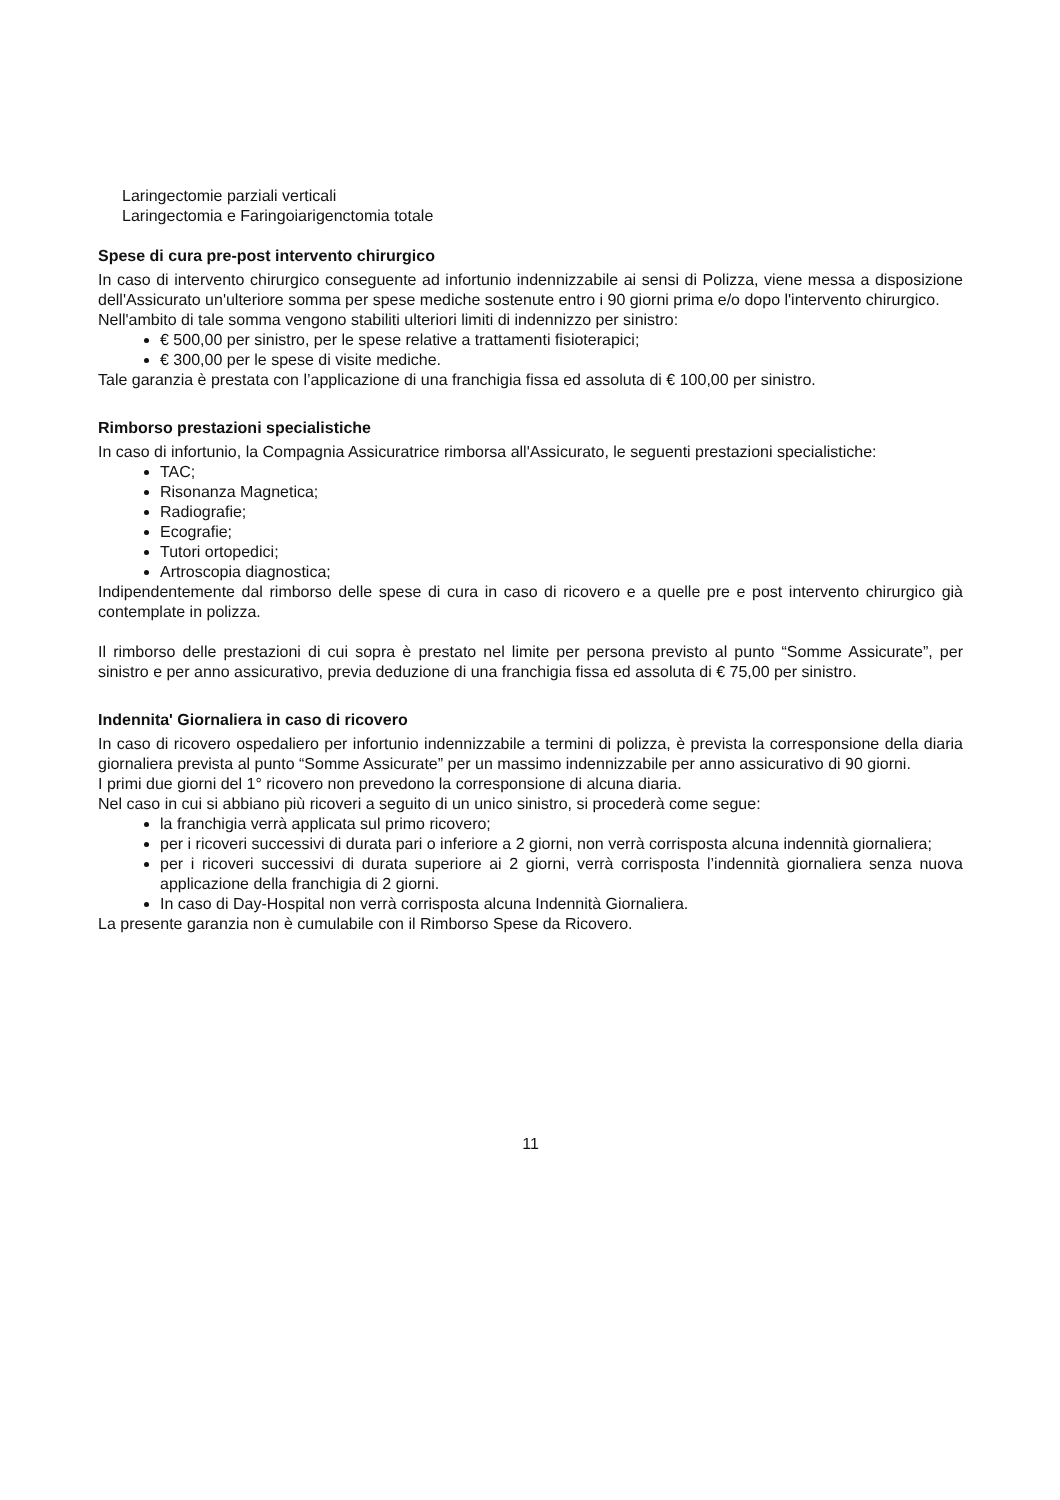Laringectomie parziali verticali
Laringectomia e Faringoiarigenctomia totale
Spese di cura pre-post intervento chirurgico
In caso di intervento chirurgico conseguente ad infortunio indennizzabile ai sensi di Polizza, viene messa a disposizione dell'Assicurato un'ulteriore somma per spese mediche sostenute entro i 90 giorni prima e/o dopo l'intervento chirurgico.
Nell'ambito di tale somma vengono stabiliti ulteriori limiti di indennizzo per sinistro:
€ 500,00 per sinistro, per le spese relative a trattamenti fisioterapici;
€ 300,00 per le spese di visite mediche.
Tale garanzia è prestata con l’applicazione di una franchigia fissa ed assoluta di € 100,00 per sinistro.
Rimborso prestazioni specialistiche
In caso di infortunio, la Compagnia Assicuratrice rimborsa all'Assicurato, le seguenti prestazioni specialistiche:
TAC;
Risonanza Magnetica;
Radiografie;
Ecografie;
Tutori ortopedici;
Artroscopia diagnostica;
Indipendentemente dal rimborso delle spese di cura in caso di ricovero e a quelle pre e post intervento chirurgico già contemplate in polizza.
Il rimborso delle prestazioni di cui sopra è prestato nel limite per persona previsto al punto “Somme Assicurate”, per sinistro e per anno assicurativo, previa deduzione di una franchigia fissa ed assoluta di € 75,00 per sinistro.
Indennita' Giornaliera in caso di ricovero
In caso di ricovero ospedaliero per infortunio indennizzabile a termini di polizza, è prevista la corresponsione della diaria giornaliera prevista al punto “Somme Assicurate” per un massimo indennizzabile per anno assicurativo di 90 giorni.
I primi due giorni del 1° ricovero non prevedono la corresponsione di alcuna diaria.
Nel caso in cui si abbiano più ricoveri a seguito di un unico sinistro, si procederà come segue:
la franchigia verrà applicata sul primo ricovero;
per i ricoveri successivi di durata pari o inferiore a 2 giorni, non verrà corrisposta alcuna indennità giornaliera;
per i ricoveri successivi di durata superiore ai 2 giorni, verrà corrisposta l’indennità giornaliera senza nuova applicazione della franchigia di 2 giorni.
In caso di Day-Hospital non verrà corrisposta alcuna Indennità Giornaliera.
La presente garanzia non è cumulabile con il Rimborso Spese da Ricovero.
11